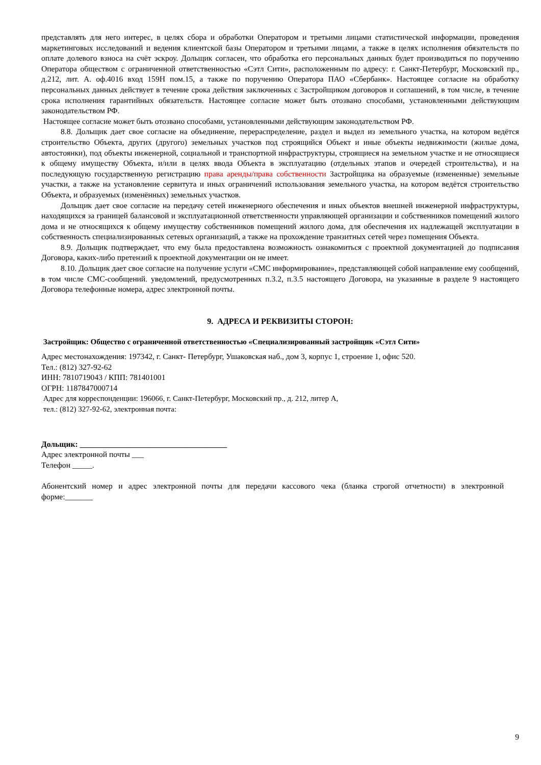представлять для него интерес, в целях сбора и обработки Оператором и третьими лицами статистической информации, проведения маркетинговых исследований и ведения клиентской базы Оператором и третьими лицами, а также в целях исполнения обязательств по оплате долевого взноса на счёт эскроу. Дольщик согласен, что обработка его персональных данных будет производиться по поручению Оператора обществом с ограниченной ответственностью «Сэтл Сити», расположенным по адресу: г. Санкт-Петербург, Московский пр., д.212, лит. А. оф.4016 вход 159Н пом.15, а также по поручению Оператора ПАО «Сбербанк». Настоящее согласие на обработку персональных данных действует в течение срока действия заключенных с Застройщиком договоров и соглашений, в том числе, в течение срока исполнения гарантийных обязательств. Настоящее согласие может быть отозвано способами, установленными действующим законодательством РФ.
Настоящее согласие может быть отозвано способами, установленными действующим законодательством РФ.
8.8. Дольщик дает свое согласие на объединение, перераспределение, раздел и выдел из земельного участка, на котором ведётся строительство Объекта, других (другого) земельных участков под строящийся Объект и иные объекты недвижимости (жилые дома, автостоянки), под объекты инженерной, социальной и транспортной инфраструктуры, строящиеся на земельном участке и не относящиеся к общему имуществу Объекта, и/или в целях ввода Объекта в эксплуатацию (отдельных этапов и очередей строительства), и на последующую государственную регистрацию права аренды/права собственности Застройщика на образуемые (измененные) земельные участки, а также на установление сервитута и иных ограничений использования земельного участка, на котором ведётся строительство Объекта, и образуемых (изменённых) земельных участков.
Дольщик дает свое согласие на передачу сетей инженерного обеспечения и иных объектов внешней инженерной инфраструктуры, находящихся за границей балансовой и эксплуатационной ответственности управляющей организации и собственников помещений жилого дома и не относящихся к общему имуществу собственников помещений жилого дома, для обеспечения их надлежащей эксплуатации в собственность специализированных сетевых организаций, а также на прохождение транзитных сетей через помещения Объекта.
8.9. Дольщик подтверждает, что ему была предоставлена возможность ознакомиться с проектной документацией до подписания Договора, каких-либо претензий к проектной документации он не имеет.
8.10. Дольщик дает свое согласие на получение услуги «СМС информирование», представляющей собой направление ему сообщений, в том числе СМС-сообщений. уведомлений, предусмотренных п.3.2, п.3.5 настоящего Договора, на указанные в разделе 9 настоящего Договора телефонные номера, адрес электронной почты.
9. АДРЕСА И РЕКВИЗИТЫ СТОРОН:
Застройщик: Общество с ограниченной ответственностью «Специализированный застройщик «Сэтл Сити»
Адрес местонахождения: 197342, г. Санкт- Петербург, Ушаковская наб., дом 3, корпус 1, строение 1, офис 520.
Тел.: (812) 327-92-62
ИНН: 7810719043 / КПП: 781401001
ОГРН: 1187847000714
Адрес для корреспонденции: 196066, г. Санкт-Петербург, Московский пр., д. 212, литер А,
тел.: (812) 327-92-62, электронная почта:
Дольщик: _____________________________________
Адрес электронной почты ___
Телефон _____.
Абонентский номер и адрес электронной почты для передачи кассового чека (бланка строгой отчетности) в электронной форме:_______
9